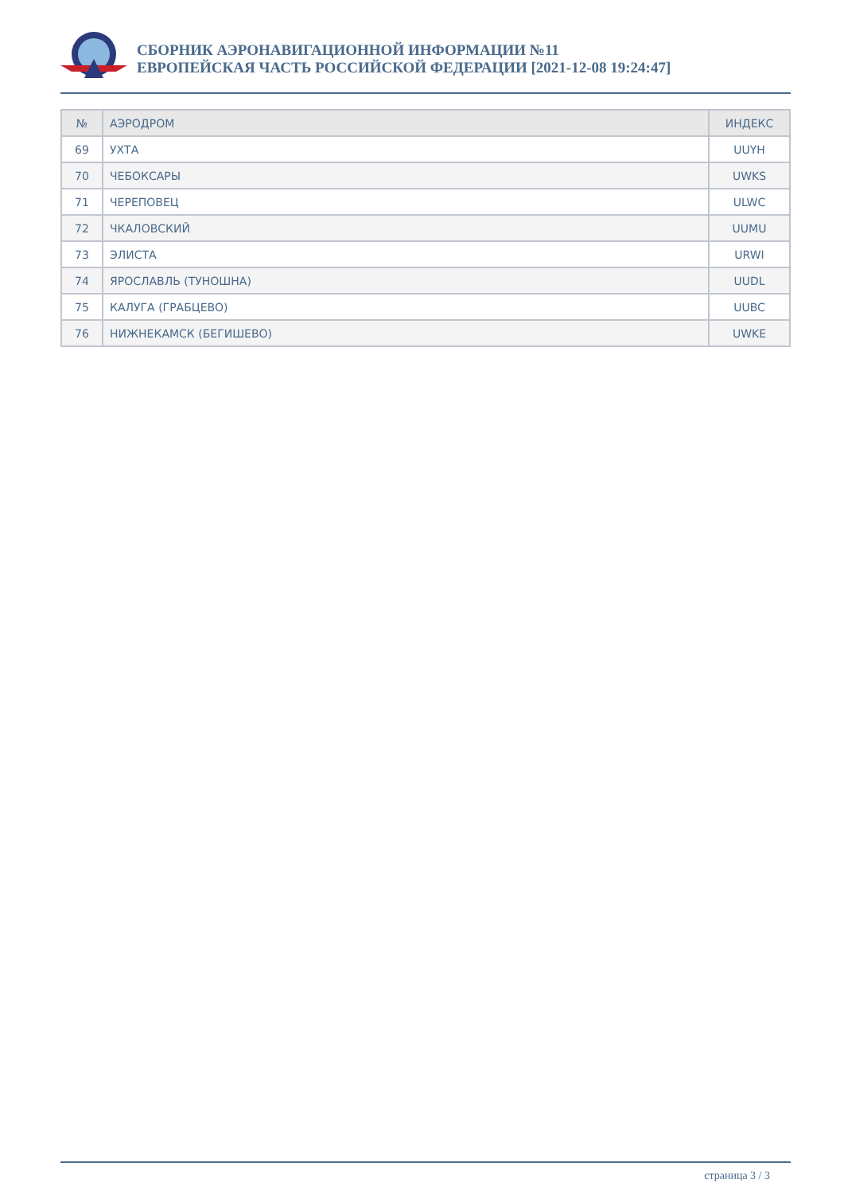СБОРНИК АЭРОНАВИГАЦИОННОЙ ИНФОРМАЦИИ №11
ЕВРОПЕЙСКАЯ ЧАСТЬ РОССИЙСКОЙ ФЕДЕРАЦИИ [2021-12-08 19:24:47]
| № | АЭРОДРОМ | ИНДЕКС |
| --- | --- | --- |
| 69 | УХТА | UUYH |
| 70 | ЧЕБОКСАРЫ | UWKS |
| 71 | ЧЕРЕПОВЕЦ | ULWC |
| 72 | ЧКАЛОВСКИЙ | UUMU |
| 73 | ЭЛИСТА | URWI |
| 74 | ЯРОСЛАВЛЬ (ТУНОШНА) | UUDL |
| 75 | КАЛУГА (ГРАБЦЕВО) | UUBC |
| 76 | НИЖНЕКАМСК (БЕГИШЕВО) | UWKE |
страница 3 / 3